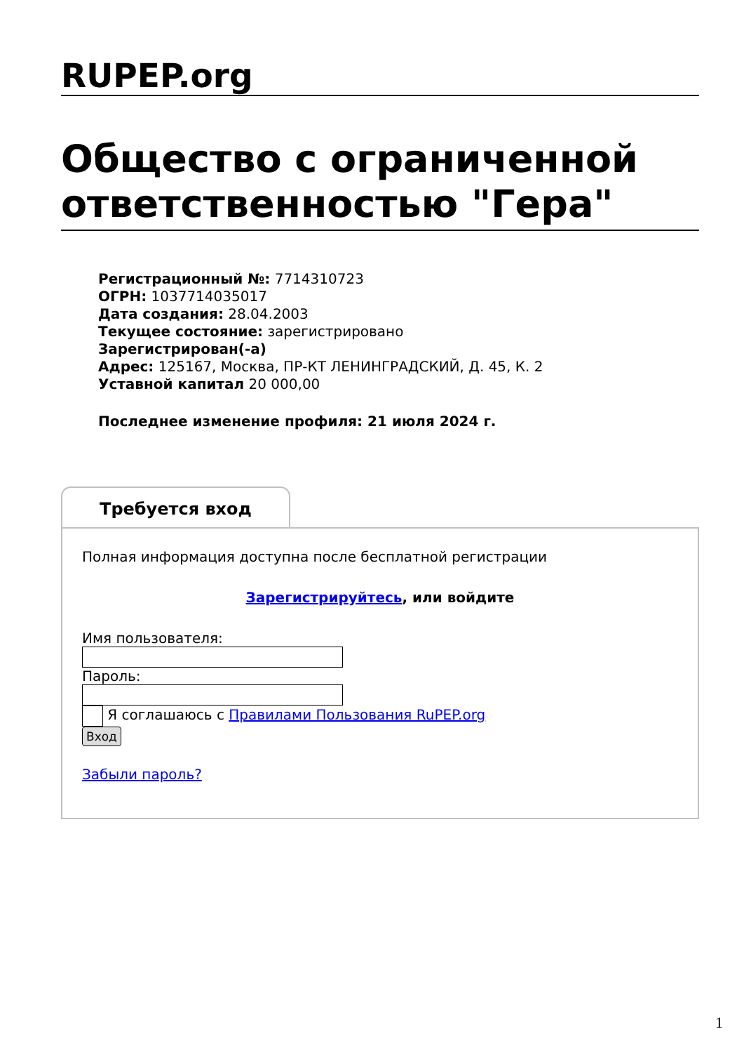RUPEP.org
Общество с ограниченной ответственностью "Гера"
Регистрационный №: 7714310723
ОГРН: 1037714035017
Дата создания: 28.04.2003
Текущее состояние: зарегистрировано
Зарегистрирован(-а)
Адрес: 125167, Москва, ПР-КТ ЛЕНИНГРАДСКИЙ, Д. 45, К. 2
Уставной капитал 20 000,00
Последнее изменение профиля: 21 июля 2024 г.
Требуется вход
Полная информация доступна после бесплатной регистрации
Зарегистрируйтесь, или войдите
Имя пользователя:
Пароль:
Я соглашаюсь с Правилами Пользования RuPEP.org
Вход
Забыли пароль?
1